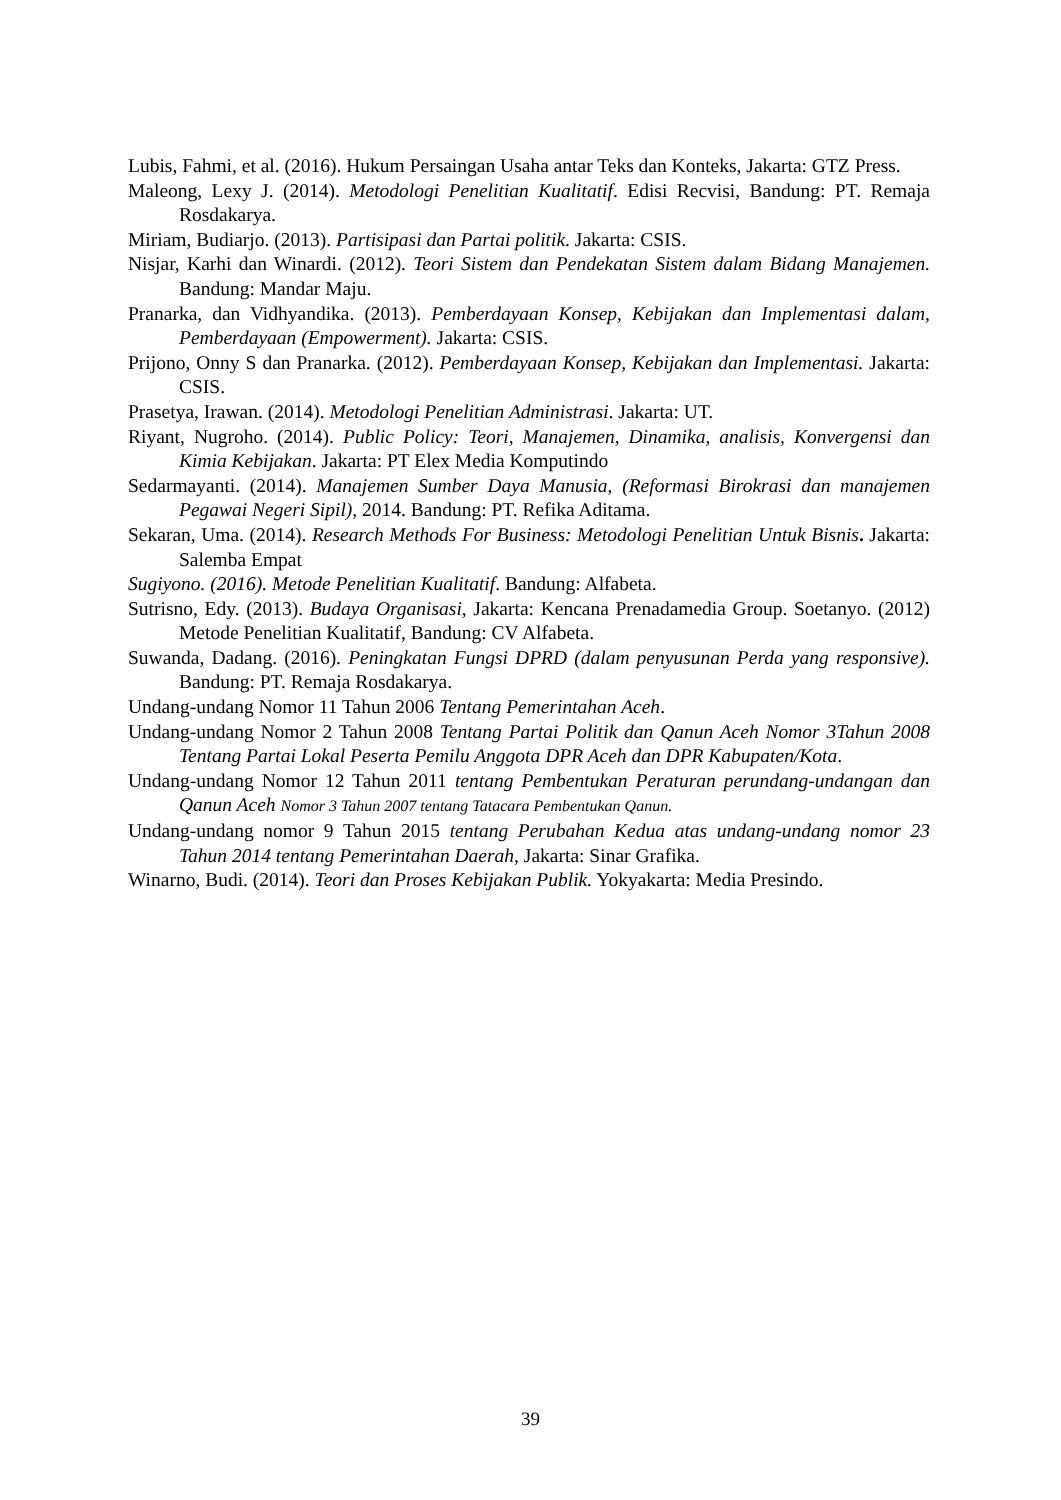Lubis, Fahmi, et al. (2016). Hukum Persaingan Usaha antar Teks dan Konteks, Jakarta: GTZ Press.
Maleong, Lexy J. (2014). Metodologi Penelitian Kualitatif. Edisi Recvisi, Bandung: PT. Remaja Rosdakarya.
Miriam, Budiarjo. (2013). Partisipasi dan Partai politik. Jakarta: CSIS.
Nisjar, Karhi dan Winardi. (2012). Teori Sistem dan Pendekatan Sistem dalam Bidang Manajemen. Bandung: Mandar Maju.
Pranarka, dan Vidhyandika. (2013). Pemberdayaan Konsep, Kebijakan dan Implementasi dalam, Pemberdayaan (Empowerment). Jakarta: CSIS.
Prijono, Onny S dan Pranarka. (2012). Pemberdayaan Konsep, Kebijakan dan Implementasi. Jakarta: CSIS.
Prasetya, Irawan. (2014). Metodologi Penelitian Administrasi. Jakarta: UT.
Riyant, Nugroho. (2014). Public Policy: Teori, Manajemen, Dinamika, analisis, Konvergensi dan Kimia Kebijakan. Jakarta: PT Elex Media Komputindo
Sedarmayanti. (2014). Manajemen Sumber Daya Manusia, (Reformasi Birokrasi dan manajemen Pegawai Negeri Sipil), 2014. Bandung: PT. Refika Aditama.
Sekaran, Uma. (2014). Research Methods For Business: Metodologi Penelitian Untuk Bisnis. Jakarta: Salemba Empat
Sugiyono. (2016). Metode Penelitian Kualitatif. Bandung: Alfabeta.
Sutrisno, Edy. (2013). Budaya Organisasi, Jakarta: Kencana Prenadamedia Group. Soetanyo. (2012) Metode Penelitian Kualitatif, Bandung: CV Alfabeta.
Suwanda, Dadang. (2016). Peningkatan Fungsi DPRD (dalam penyusunan Perda yang responsive). Bandung: PT. Remaja Rosdakarya.
Undang-undang Nomor 11 Tahun 2006 Tentang Pemerintahan Aceh.
Undang-undang Nomor 2 Tahun 2008 Tentang Partai Politik dan Qanun Aceh Nomor 3Tahun 2008 Tentang Partai Lokal Peserta Pemilu Anggota DPR Aceh dan DPR Kabupaten/Kota.
Undang-undang Nomor 12 Tahun 2011 tentang Pembentukan Peraturan perundang-undangan dan Qanun Aceh Nomor 3 Tahun 2007 tentang Tatacara Pembentukan Qanun.
Undang-undang nomor 9 Tahun 2015 tentang Perubahan Kedua atas undang-undang nomor 23 Tahun 2014 tentang Pemerintahan Daerah, Jakarta: Sinar Grafika.
Winarno, Budi. (2014). Teori dan Proses Kebijakan Publik. Yokyakarta: Media Presindo.
39